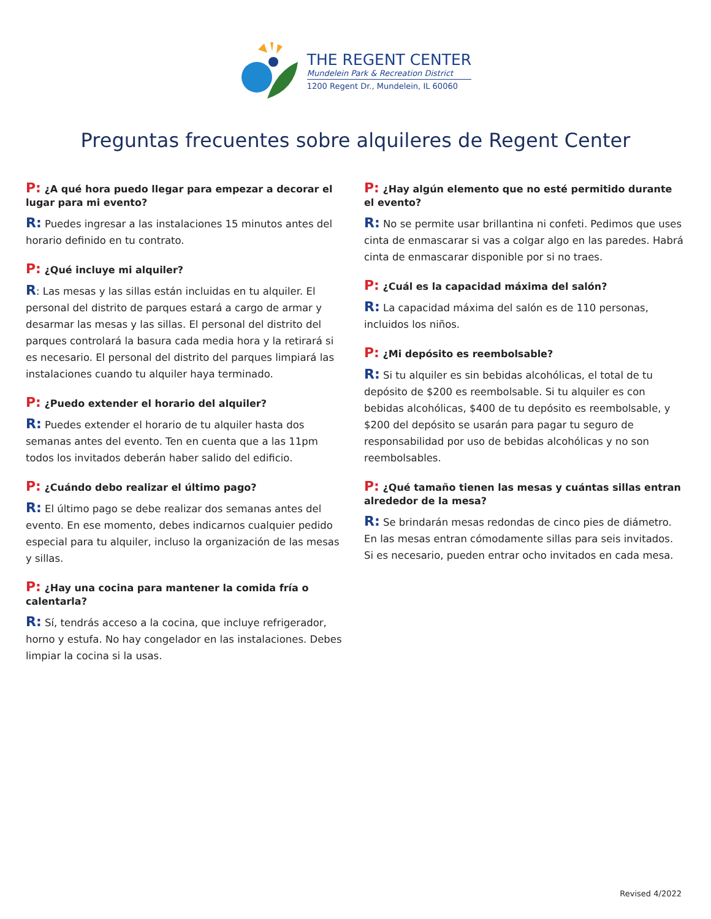THE REGENT CENTER
Mundelein Park & Recreation District
1200 Regent Dr., Mundelein, IL 60060
Preguntas frecuentes sobre alquileres de Regent Center
P: ¿A qué hora puedo llegar para empezar a decorar el lugar para mi evento?
R: Puedes ingresar a las instalaciones 15 minutos antes del horario definido en tu contrato.
P: ¿Qué incluye mi alquiler?
R: Las mesas y las sillas están incluidas en tu alquiler. El personal del distrito de parques estará a cargo de armar y desarmar las mesas y las sillas. El personal del distrito del parques controlará la basura cada media hora y la retirará si es necesario. El personal del distrito del parques limpiará las instalaciones cuando tu alquiler haya terminado.
P: ¿Puedo extender el horario del alquiler?
R: Puedes extender el horario de tu alquiler hasta dos semanas antes del evento. Ten en cuenta que a las 11pm todos los invitados deberán haber salido del edificio.
P: ¿Cuándo debo realizar el último pago?
R: El último pago se debe realizar dos semanas antes del evento. En ese momento, debes indicarnos cualquier pedido especial para tu alquiler, incluso la organización de las mesas y sillas.
P: ¿Hay una cocina para mantener la comida fría o calentarla?
R: Sí, tendrás acceso a la cocina, que incluye refrigerador, horno y estufa. No hay congelador en las instalaciones. Debes limpiar la cocina si la usas.
P: ¿Hay algún elemento que no esté permitido durante el evento?
R: No se permite usar brillantina ni confeti. Pedimos que uses cinta de enmascarar si vas a colgar algo en las paredes. Habrá cinta de enmascarar disponible por si no traes.
P: ¿Cuál es la capacidad máxima del salón?
R: La capacidad máxima del salón es de 110 personas, incluidos los niños.
P: ¿Mi depósito es reembolsable?
R: Si tu alquiler es sin bebidas alcohólicas, el total de tu depósito de $200 es reembolsable. Si tu alquiler es con bebidas alcohólicas, $400 de tu depósito es reembolsable, y $200 del depósito se usarán para pagar tu seguro de responsabilidad por uso de bebidas alcohólicas y no son reembolsables.
P: ¿Qué tamaño tienen las mesas y cuántas sillas entran alrededor de la mesa?
R: Se brindarán mesas redondas de cinco pies de diámetro. En las mesas entran cómodamente sillas para seis invitados. Si es necesario, pueden entrar ocho invitados en cada mesa.
Revised 4/2022